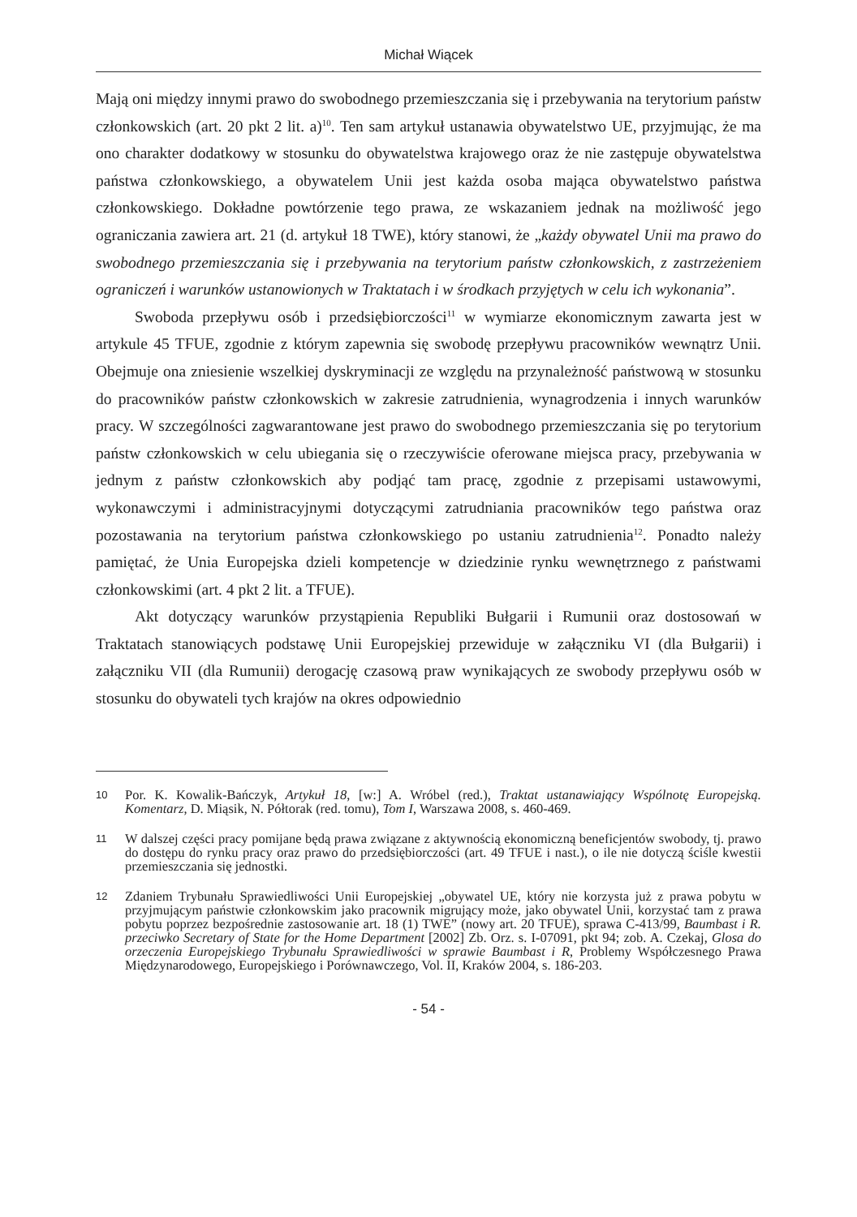Michał Wiącek
Mają oni między innymi prawo do swobodnego przemieszczania się i przebywania na terytorium państw członkowskich (art. 20 pkt 2 lit. a)<sup>10</sup>. Ten sam artykuł ustanawia obywatelstwo UE, przyjmując, że ma ono charakter dodatkowy w stosunku do obywatelstwa krajowego oraz że nie zastępuje obywatelstwa państwa członkowskiego, a obywatelem Unii jest każda osoba mająca obywatelstwo państwa członkowskiego. Dokładne powtórzenie tego prawa, ze wskazaniem jednak na możliwość jego ograniczania zawiera art. 21 (d. artykuł 18 TWE), który stanowi, że „każdy obywatel Unii ma prawo do swobodnego przemieszczania się i przebywania na terytorium państw członkowskich, z zastrzeżeniem ograniczeń i warunków ustanowionych w Traktatach i w środkach przyjętych w celu ich wykonania”.
Swoboda przepływu osób i przedsiębiorczości<sup>11</sup> w wymiarze ekonomicznym zawarta jest w artykule 45 TFUE, zgodnie z którym zapewnia się swobodę przepływu pracowników wewnątrz Unii. Obejmuje ona zniesienie wszelkiej dyskryminacji ze względu na przynależność państwową w stosunku do pracowników państw członkowskich w zakresie zatrudnienia, wynagrodzenia i innych warunków pracy. W szczególności zagwarantowane jest prawo do swobodnego przemieszczania się po terytorium państw członkowskich w celu ubiegania się o rzeczywiście oferowane miejsca pracy, przebywania w jednym z państw członkowskich aby podjąć tam pracę, zgodnie z przepisami ustawowymi, wykonawczymi i administracyjnymi dotyczącymi zatrudniania pracowników tego państwa oraz pozostawania na terytorium państwa członkowskiego po ustaniu zatrudnienia<sup>12</sup>. Ponadto należy pamiętać, że Unia Europejska dzieli kompetencje w dziedzinie rynku wewnętrznego z państwami członkowskimi (art. 4 pkt 2 lit. a TFUE).
Akt dotyczący warunków przystąpienia Republiki Bułgarii i Rumunii oraz dostosowań w Traktatach stanowiących podstawę Unii Europejskiej przewiduje w załączniku VI (dla Bułgarii) i załączniku VII (dla Rumunii) derogację czasową praw wynikających ze swobody przepływu osób w stosunku do obywateli tych krajów na okres odpowiednio
10 Por. K. Kowalik-Bańczyk, Artykuł 18, [w:] A. Wróbel (red.), Traktat ustanawiający Wspólnotę Europejską. Komentarz, D. Miąsik, N. Półtorak (red. tomu), Tom I, Warszawa 2008, s. 460-469.
11 W dalszej części pracy pomijane będą prawa związane z aktywnością ekonomiczną beneficjentów swobody, tj. prawo do dostępu do rynku pracy oraz prawo do przedsiębiorczości (art. 49 TFUE i nast.), o ile nie dotyczą ściśle kwestii przemieszczania się jednostki.
12 Zdaniem Trybunału Sprawiedliwości Unii Europejskiej „obywatel UE, który nie korzysta już z prawa pobytu w przyjmującym państwie członkowskim jako pracownik migrujący może, jako obywatel Unii, korzystać tam z prawa pobytu poprzez bezpośrednie zastosowanie art. 18 (1) TWE” (nowy art. 20 TFUE), sprawa C-413/99, Baumbast i R. przeciwko Secretary of State for the Home Department [2002] Zb. Orz. s. I-07091, pkt 94; zob. A. Czekaj, Glosa do orzeczenia Europejskiego Trybunału Sprawiedliwości w sprawie Baumbast i R, Problemy Współczesnego Prawa Międzynarodowego, Europejskiego i Porównawczego, Vol. II, Kraków 2004, s. 186-203.
- 54 -